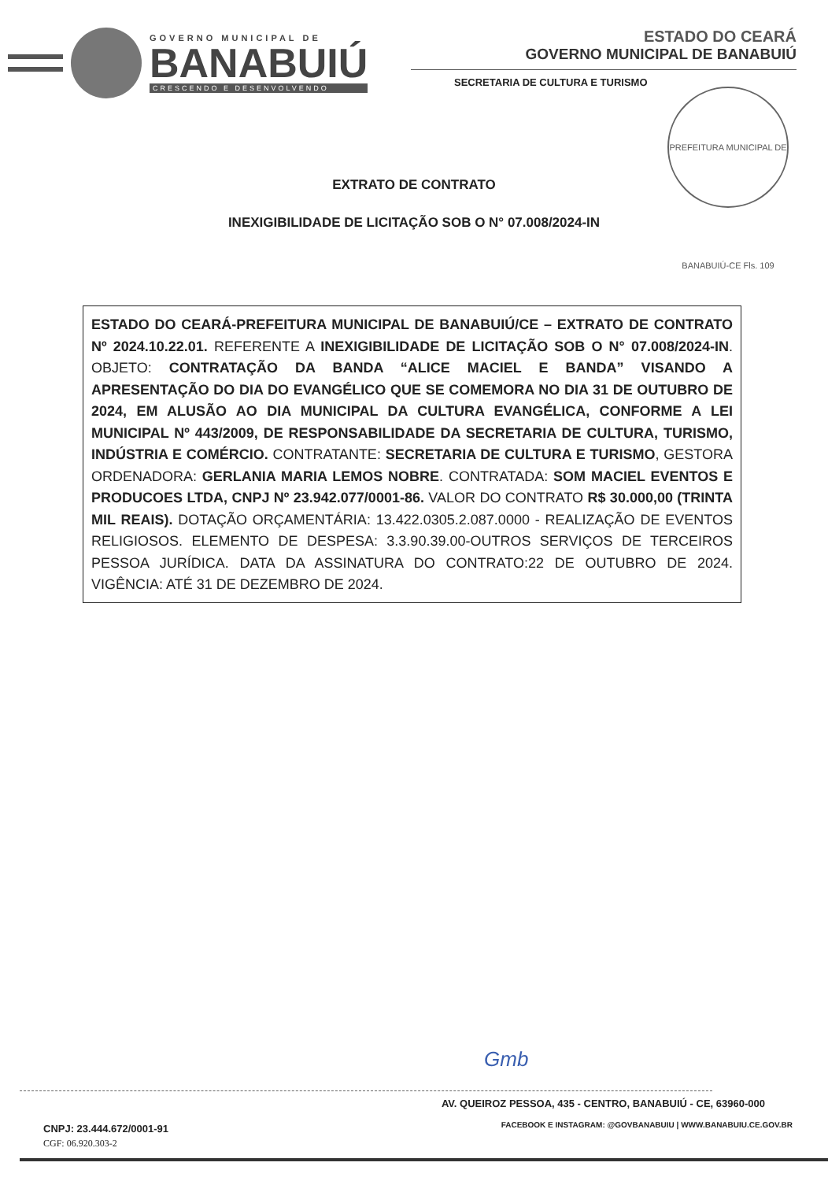GOVERNO MUNICIPAL DE
BANABUIÚ
CRESCENDO E DESENVOLVENDO
ESTADO DO CEARÁ
GOVERNO MUNICIPAL DE BANABUIÚ
SECRETARIA DE CULTURA E TURISMO
PREFEITURA MUNICIPAL DE BANABUIÚ-CE Fls. 109
EXTRATO DE CONTRATO
INEXIGIBILIDADE DE LICITAÇÃO SOB O N° 07.008/2024-IN
ESTADO DO CEARÁ-PREFEITURA MUNICIPAL DE BANABUIÚ/CE – EXTRATO DE CONTRATO Nº 2024.10.22.01. REFERENTE A INEXIGIBILIDADE DE LICITAÇÃO SOB O N° 07.008/2024-IN. OBJETO: CONTRATAÇÃO DA BANDA “ALICE MACIEL E BANDA” VISANDO A APRESENTAÇÃO DO DIA DO EVANGÉLICO QUE SE COMEMORA NO DIA 31 DE OUTUBRO DE 2024, EM ALUSÃO AO DIA MUNICIPAL DA CULTURA EVANGÉLICA, CONFORME A LEI MUNICIPAL Nº 443/2009, DE RESPONSABILIDADE DA SECRETARIA DE CULTURA, TURISMO, INDÚSTRIA E COMÉRCIO. CONTRATANTE: SECRETARIA DE CULTURA E TURISMO, GESTORA ORDENADORA: GERLANIA MARIA LEMOS NOBRE. CONTRATADA: SOM MACIEL EVENTOS E PRODUCOES LTDA, CNPJ Nº 23.942.077/0001-86. VALOR DO CONTRATO R$ 30.000,00 (TRINTA MIL REAIS). DOTAÇÃO ORÇAMENTÁRIA: 13.422.0305.2.087.0000 - REALIZAÇÃO DE EVENTOS RELIGIOSOS. ELEMENTO DE DESPESA: 3.3.90.39.00-OUTROS SERVIÇOS DE TERCEIROS PESSOA JURÍDICA. DATA DA ASSINATURA DO CONTRATO:22 DE OUTUBRO DE 2024. VIGÊNCIA: ATÉ 31 DE DEZEMBRO DE 2024.
Gmb
AV. QUEIROZ PESSOA, 435 - CENTRO, BANABUIÚ - CE, 63960-000
FACEBOOK E INSTAGRAM: @GOVBANABUIU | WWW.BANABUIU.CE.GOV.BR
CNPJ: 23.444.672/0001-91
CGF: 06.920.303-2